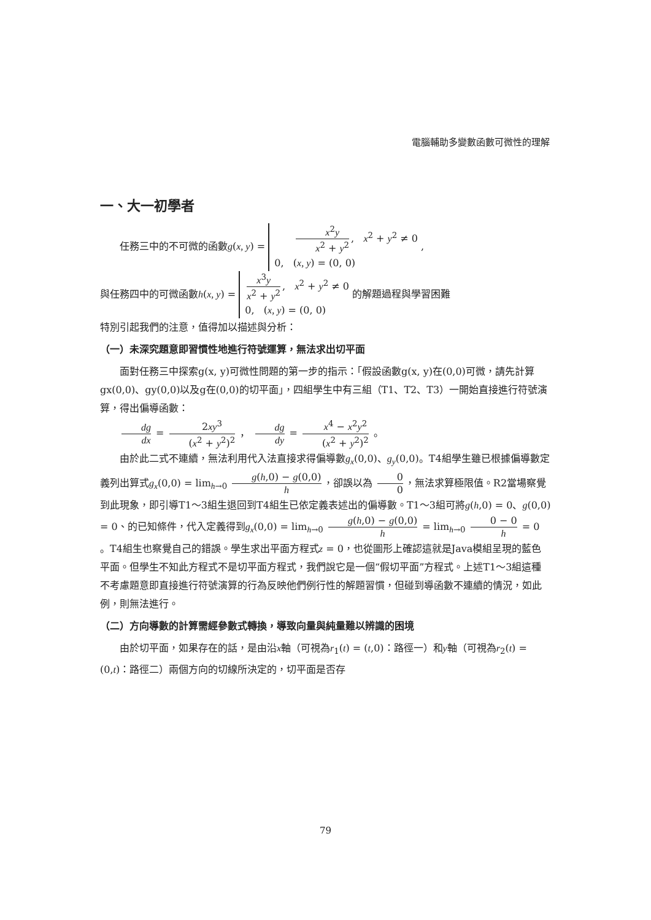電腦輔助多變數函數可微性的理解
一、大一初學者
任務三中的不可微的函數g(x, y) = x<sup>2</sup>y x<sup>2</sup> + y<sup>2</sup>, x<sup>2</sup> + y<sup>2</sup> ≠ 0
0, (x, y) = (0, 0) ,
與任務四中的可微函數h(x, y) = x<sup>3</sup>y x<sup>2</sup> + y<sup>2</sup>, x<sup>2</sup> + y<sup>2</sup> ≠ 0
0, (x, y) = (0, 0) 的解題過程與學習困難
特別引起我們的注意，值得加以描述與分析：
（一）未深究題意即習慣性地進行符號運算，無法求出切平面
面對任務三中探索g(x, y)可微性問題的第一步的指示：「假設函數g(x, y)在(0,0)可微，請先計算gx(0,0)、gy(0,0)以及g在(0,0)的切平面」，四組學生中有三組（T1、T2、T3）一開始直接進行符號演算，得出偏導函數：
dg dx = 2xy<sup>3</sup> (x<sup>2</sup> + y<sup>2</sup>)<sup>2</sup> ， dg dy = x<sup>4</sup> − x<sup>2</sup>y<sup>2</sup> (x<sup>2</sup> + y<sup>2</sup>)<sup>2</sup> 。
由於此二式不連續，無法利用代入法直接求得偏導數g<sub>x</sub>(0,0)、g<sub>y</sub>(0,0)。T4組學生雖已根據偏導數定義列出算式g<sub>x</sub>(0,0) = lim<sub>h→0</sub> g(h,0) − g(0,0) h ，卻誤以為 0 0 ，無法求算極限值。R2當場察覺到此現象，即引導T1～3組生退回到T4組生已依定義表述出的偏導數。T1～3組可將g(h,0) = 0、g(0,0) = 0、的已知條件，代入定義得到g<sub>x</sub>(0,0) = lim<sub>h→0</sub> g(h,0) − g(0,0) h = lim<sub>h→0</sub> 0 − 0 h = 0 。T4組生也察覺自己的錯誤。學生求出平面方程式z = 0，也從圖形上確認這就是Java模組呈現的藍色平面。但學生不知此方程式不是切平面方程式，我們說它是一個“假切平面”方程式。上述T1～3組這種不考慮題意即直接進行符號演算的行為反映他們例行性的解題習慣，但碰到導函數不連續的情況，如此例，則無法進行。
（二）方向導數的計算需經參數式轉換，導致向量與純量難以辨識的困境
由於切平面，如果存在的話，是由沿x軸（可視為r<sub>1</sub>(t) = (t,0)：路徑一）和y軸（可視為r<sub>2</sub>(t) = (0,t)：路徑二）兩個方向的切線所決定的，切平面是否存
79